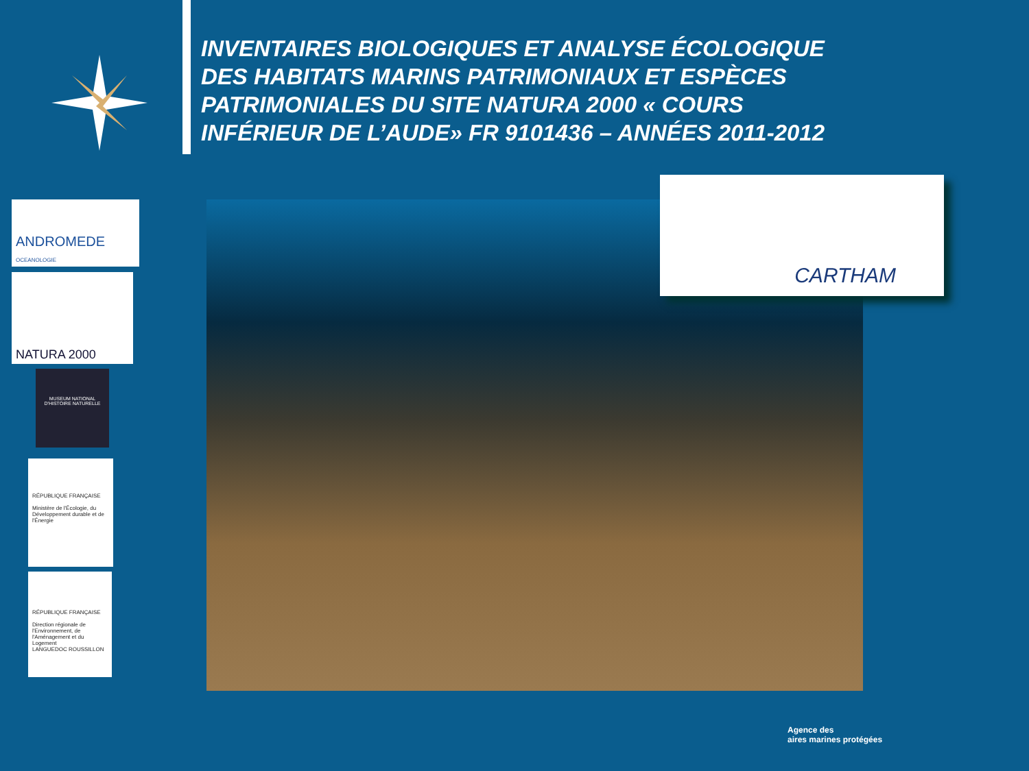INVENTAIRES BIOLOGIQUES ET ANALYSE ÉCOLOGIQUE DES HABITATS MARINS PATRIMONIAUX ET ESPÈCES PATRIMONIALES DU SITE NATURA 2000 « COURS INFÉRIEUR DE L’AUDE» FR 9101436 – ANNÉES 2011-2012
ANDROMEDE
OCEANOLOGIE
NATURA 2000
MUSEUM NATIONAL D'HISTOIRE NATURELLE
RÉPUBLIQUE FRANÇAISE
Ministère de l'Écologie, du Développement durable et de l'Énergie
RÉPUBLIQUE FRANÇAISE
Direction régionale de l'Environnement, de l'Aménagement et du Logement
LANGUEDOC ROUSSILLON
CARTHAM
Agence des
aires marines protégées